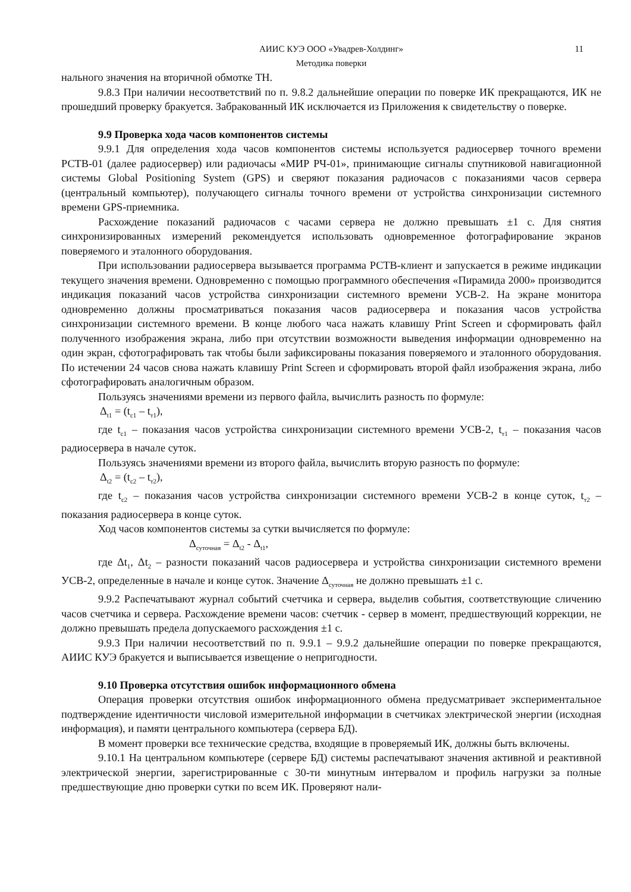АИИС КУЭ ООО «Увадрев-Холдинг» 11
Методика поверки
нального значения на вторичной обмотке ТН.
9.8.3 При наличии несоответствий по п. 9.8.2 дальнейшие операции по поверке ИК прекращаются, ИК не прошедший проверку бракуется. Забракованный ИК исключается из Приложения к свидетельству о поверке.
9.9 Проверка хода часов компонентов системы
9.9.1 Для определения хода часов компонентов системы используется радиосервер точного времени РСТВ-01 (далее радиосервер) или радиочасы «МИР РЧ-01», принимающие сигналы спутниковой навигационной системы Global Positioning System (GPS) и сверяют показания радиочасов с показаниями часов сервера (центральный компьютер), получающего сигналы точного времени от устройства синхронизации системного времени GPS-приемника.
Расхождение показаний радиочасов с часами сервера не должно превышать ±1 с. Для снятия синхронизированных измерений рекомендуется использовать одновременное фотографирование экранов поверяемого и эталонного оборудования.
При использовании радиосервера вызывается программа РСТВ-клиент и запускается в режиме индикации текущего значения времени. Одновременно с помощью программного обеспечения «Пирамида 2000» производится индикация показаний часов устройства синхронизации системного времени УСВ-2. На экране монитора одновременно должны просматриваться показания часов радиосервера и показания часов устройства синхронизации системного времени. В конце любого часа нажать клавишу Print Screen и сформировать файл полученного изображения экрана, либо при отсутствии возможности выведения информации одновременно на один экран, сфотографировать так чтобы были зафиксированы показания поверяемого и эталонного оборудования. По истечении 24 часов снова нажать клавишу Print Screen и сформировать второй файл изображения экрана, либо сфотографировать аналогичным образом.
Пользуясь значениями времени из первого файла, вычислить разность по формуле:
Δ<sub>t1</sub> = (t<sub>c1</sub> – t<sub>т1</sub>),
где t<sub>c1</sub> – показания часов устройства синхронизации системного времени УСВ-2, t<sub>т1</sub> – показания часов радиосервера в начале суток.
Пользуясь значениями времени из второго файла, вычислить вторую разность по формуле:
Δ<sub>t2</sub> = (t<sub>c2</sub> – t<sub>т2</sub>),
где t<sub>c2</sub> – показания часов устройства синхронизации системного времени УСВ-2 в конце суток, t<sub>т2</sub> – показания радиосервера в конце суток.
Ход часов компонентов системы за сутки вычисляется по формуле:
Δ<sub>суточная</sub> = Δ<sub>t2</sub> - Δ<sub>t1</sub>,
где Δt<sub>1</sub>, Δt<sub>2</sub> – разности показаний часов радиосервера и устройства синхронизации системного времени УСВ-2, определенные в начале и конце суток. Значение Δ<sub>суточная</sub> не должно превышать ±1 с.
9.9.2 Распечатывают журнал событий счетчика и сервера, выделив события, соответствующие сличению часов счетчика и сервера. Расхождение времени часов: счетчик - сервер в момент, предшествующий коррекции, не должно превышать предела допускаемого расхождения ±1 с.
9.9.3 При наличии несоответствий по п. 9.9.1 – 9.9.2 дальнейшие операции по поверке прекращаются, АИИС КУЭ бракуется и выписывается извещение о непригодности.
9.10 Проверка отсутствия ошибок информационного обмена
Операция проверки отсутствия ошибок информационного обмена предусматривает экспериментальное подтверждение идентичности числовой измерительной информации в счетчиках электрической энергии (исходная информация), и памяти центрального компьютера (сервера БД).
В момент проверки все технические средства, входящие в проверяемый ИК, должны быть включены.
9.10.1 На центральном компьютере (сервере БД) системы распечатывают значения активной и реактивной электрической энергии, зарегистрированные с 30-ти минутным интервалом и профиль нагрузки за полные предшествующие дню проверки сутки по всем ИК. Проверяют нали-